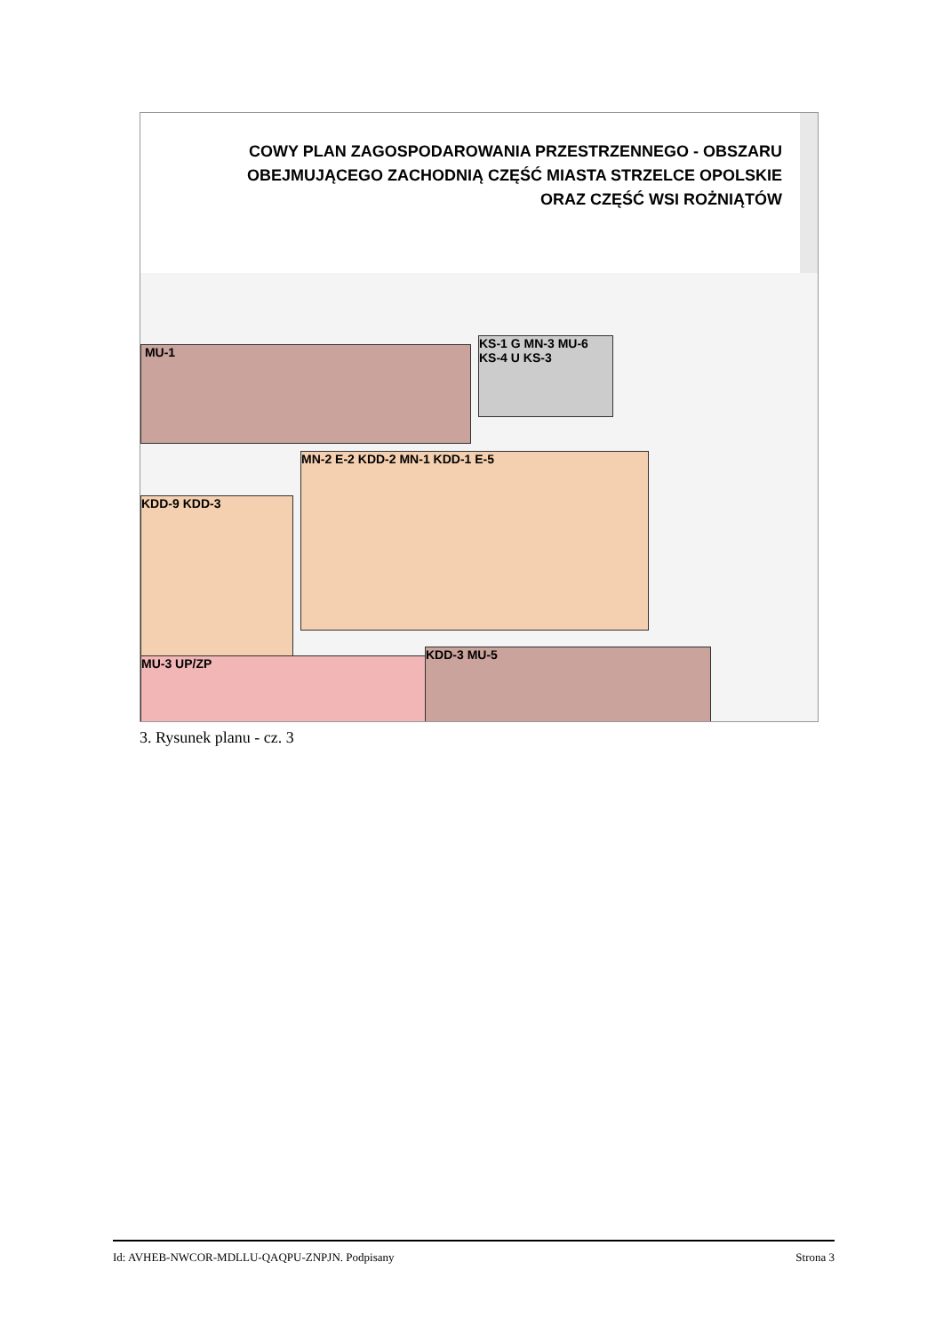COWY PLAN ZAGOSPODAROWANIA PRZESTRZENNEGO - OBSZARU
OBEJMUJĄCEGO ZACHODNIĄ CZĘŚĆ MIASTA STRZELCE OPOLSKIE
ORAZ CZĘŚĆ WSI ROŻNIĄTÓW
MU-1
KS-1 G MN-3 MU-6 KS-4 U KS-3
KDD-9 KDD-3
MN-2 E-2 KDD-2 MN-1 KDD-1 E-5
MU-3 UP/ZP
KDD-3 MU-5
3. Rysunek planu - cz. 3
Id: AVHEB-NWCOR-MDLLU-QAQPU-ZNPJN. Podpisany Strona 3